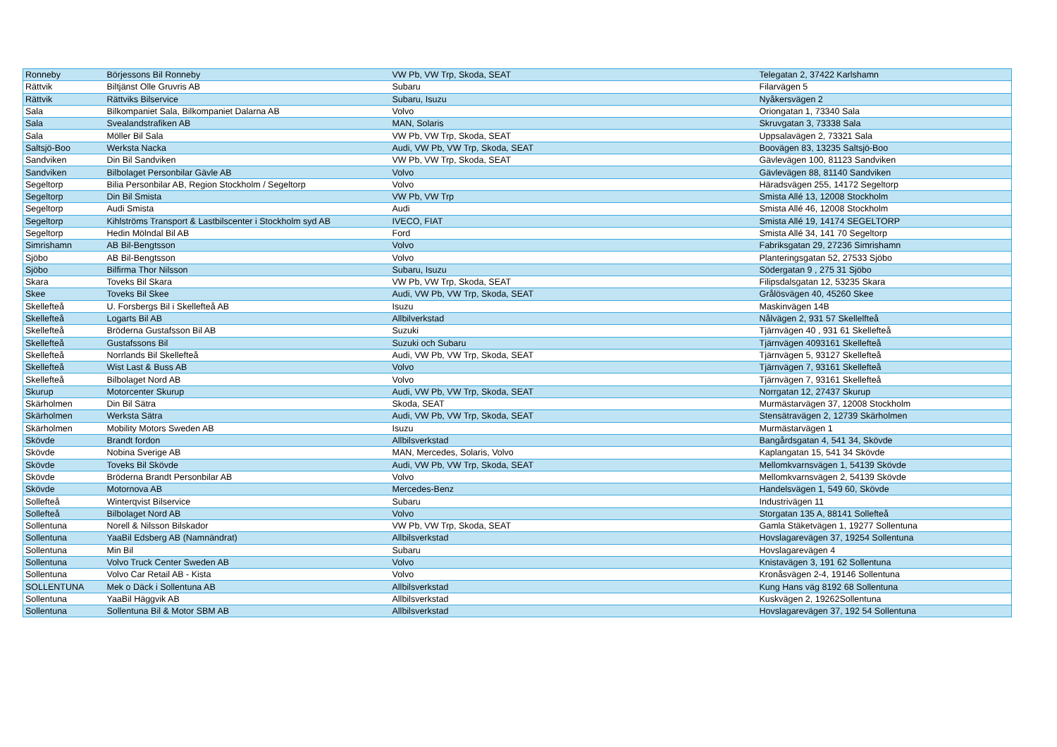| Ronneby | Börjessons Bil Ronneby | VW Pb, VW Trp, Skoda, SEAT | Telegatan 2, 37422 Karlshamn |
| Rättvik | Biltjänst Olle Gruvris AB | Subaru | Filarvägen 5 |
| Rättvik | Rättviks Bilservice | Subaru, Isuzu | Nyåkersvägen 2 |
| Sala | Bilkompaniet Sala, Bilkompaniet Dalarna AB | Volvo | Oriongatan 1, 73340 Sala |
| Sala | Svealandstrafiken AB | MAN, Solaris | Skruvgatan 3, 73338 Sala |
| Sala | Möller Bil Sala | VW Pb, VW Trp, Skoda, SEAT | Uppsalavägen 2, 73321 Sala |
| Saltsjö-Boo | Werksta Nacka | Audi, VW Pb, VW Trp, Skoda, SEAT | Boovägen 83, 13235 Saltsjö-Boo |
| Sandviken | Din Bil Sandviken | VW Pb, VW Trp, Skoda, SEAT | Gävlevägen 100, 81123 Sandviken |
| Sandviken | Bilbolaget Personbilar Gävle AB | Volvo | Gävlevägen 88, 81140 Sandviken |
| Segeltorp | Bilia Personbilar AB, Region Stockholm / Segeltorp | Volvo | Häradsvägen 255, 14172 Segeltorp |
| Segeltorp | Din Bil Smista | VW Pb, VW Trp | Smista Allé 13, 12008 Stockholm |
| Segeltorp | Audi Smista | Audi | Smista Allé 46, 12008 Stockholm |
| Segeltorp | Kihlströms Transport & Lastbilscenter i Stockholm syd AB | IVECO, FIAT | Smista Allé 19, 14174 SEGELTORP |
| Segeltorp | Hedin Mölndal Bil AB | Ford | Smista Allé 34, 141 70 Segeltorp |
| Simrishamn | AB Bil-Bengtsson | Volvo | Fabriksgatan 29, 27236 Simrishamn |
| Sjöbo | AB Bil-Bengtsson | Volvo | Planteringsgatan 52, 27533 Sjöbo |
| Sjöbo | Bilfirma Thor Nilsson | Subaru, Isuzu | Södergatan 9 , 275 31 Sjöbo |
| Skara | Toveks Bil Skara | VW Pb, VW Trp, Skoda, SEAT | Filipsdalsgatan 12, 53235 Skara |
| Skee | Toveks Bil Skee | Audi, VW Pb, VW Trp, Skoda, SEAT | Grålösvägen 40, 45260 Skee |
| Skellefteå | U. Forsbergs Bil i Skellefteå AB | Isuzu | Maskinvägen 14B |
| Skellefteå | Logarts Bil AB | Allbilverkstad | Nålvägen 2, 931 57 Skellelfteå |
| Skellefteå | Bröderna Gustafsson Bil AB | Suzuki | Tjärnvägen 40 , 931 61 Skellefteå |
| Skellefteå | Gustafssons Bil | Suzuki och Subaru | Tjärnvägen 4093161 Skellefteå |
| Skellefteå | Norrlands Bil Skellefteå | Audi, VW Pb, VW Trp, Skoda, SEAT | Tjärnvägen 5, 93127 Skellefteå |
| Skellefteå | Wist Last & Buss AB | Volvo | Tjärnvägen 7, 93161 Skellefteå |
| Skellefteå | Bilbolaget Nord AB | Volvo | Tjärnvägen 7, 93161 Skellefteå |
| Skurup | Motorcenter Skurup | Audi, VW Pb, VW Trp, Skoda, SEAT | Norrgatan 12, 27437 Skurup |
| Skärholmen | Din Bil Sätra | Skoda, SEAT | Murmästarvägen 37, 12008 Stockholm |
| Skärholmen | Werksta Sätra | Audi, VW Pb, VW Trp, Skoda, SEAT | Stensätravägen 2, 12739 Skärholmen |
| Skärholmen | Mobility Motors Sweden AB | Isuzu | Murmästarvägen 1 |
| Skövde | Brandt fordon | Allbilsverkstad | Bangårdsgatan 4, 541 34, Skövde |
| Skövde | Nobina Sverige AB | MAN, Mercedes, Solaris, Volvo | Kaplangatan 15, 541 34 Skövde |
| Skövde | Toveks Bil Skövde | Audi, VW Pb, VW Trp, Skoda, SEAT | Mellomkvarnsvägen 1, 54139 Skövde |
| Skövde | Bröderna Brandt Personbilar AB | Volvo | Mellomkvarnsvägen 2, 54139 Skövde |
| Skövde | Motornova AB | Mercedes-Benz | Handelsvägen 1, 549 60, Skövde |
| Sollefteå | Winterqvist Bilservice | Subaru | Industrivägen 11 |
| Sollefteå | Bilbolaget Nord AB | Volvo | Storgatan 135 A, 88141 Sollefteå |
| Sollentuna | Norell & Nilsson Bilskador | VW Pb, VW Trp, Skoda, SEAT | Gamla Stäketvägen 1, 19277 Sollentuna |
| Sollentuna | YaaBil Edsberg AB (Namnändrat) | Allbilsverkstad | Hovslagarevägen 37, 19254 Sollentuna |
| Sollentuna | Min Bil | Subaru | Hovslagarevägen 4 |
| Sollentuna | Volvo Truck Center Sweden AB | Volvo | Knistavägen 3, 191 62 Sollentuna |
| Sollentuna | Volvo Car Retail AB - Kista | Volvo | Kronåsvägen 2-4, 19146 Sollentuna |
| SOLLENTUNA | Mek o Däck i Sollentuna AB | Allbilsverkstad | Kung Hans väg 8192 68 Sollentuna |
| Sollentuna | YaaBil Häggvik AB | Allbilsverkstad | Kuskvägen 2, 19262Sollentuna |
| Sollentuna | Sollentuna Bil & Motor SBM AB | Allbilsverkstad | Hovslagarevägen 37, 192 54 Sollentuna |